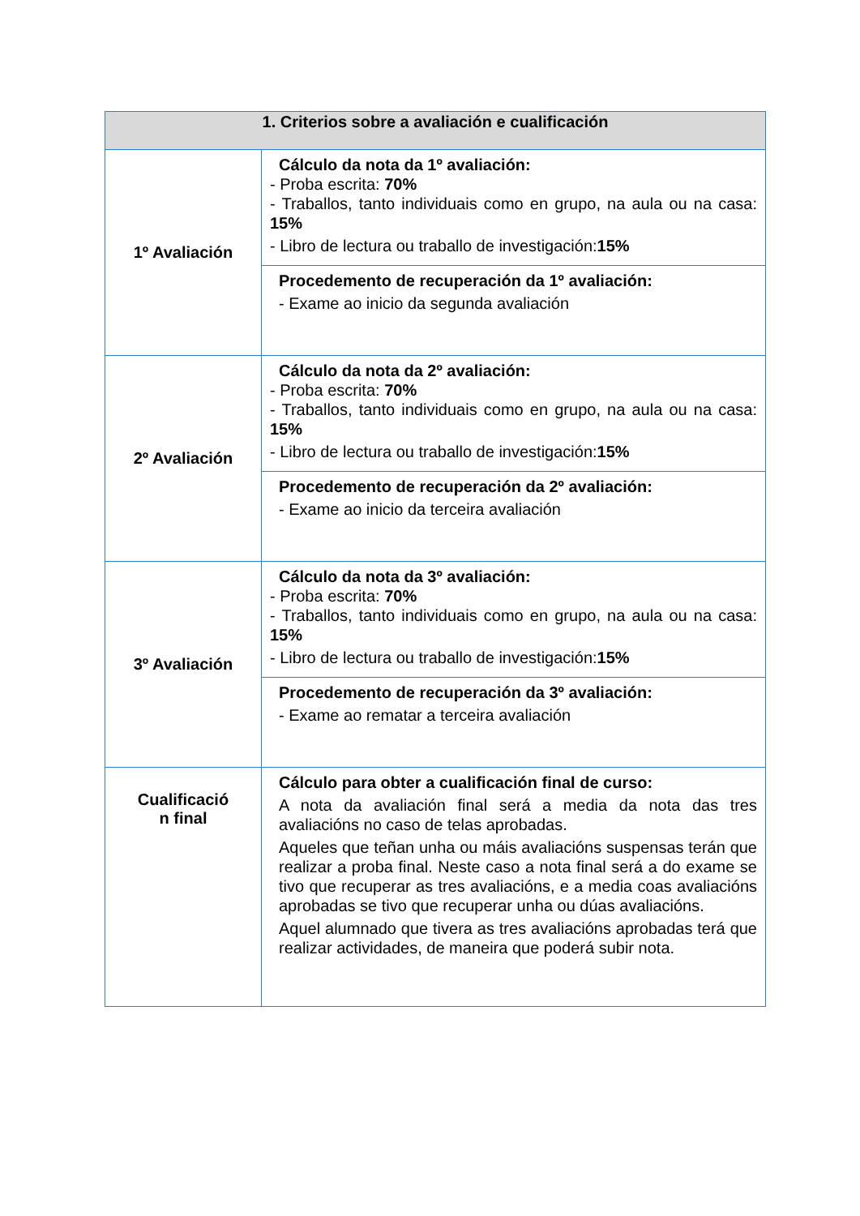| 1. Criterios sobre a avaliación e cualificación | |
| --- | --- |
| 1º Avaliación | Cálculo da nota da 1º avaliación: - Proba escrita: 70% - Traballos, tanto individuais como en grupo, na aula ou na casa: 15% - Libro de lectura ou traballo de investigación: 15% |
| | Procedemento de recuperación da 1º avaliación: - Exame ao inicio da segunda avaliación |
| 2º Avaliación | Cálculo da nota da 2º avaliación: - Proba escrita: 70% - Traballos, tanto individuais como en grupo, na aula ou na casa: 15% - Libro de lectura ou traballo de investigación: 15% |
| | Procedemento de recuperación da 2º avaliación: - Exame ao inicio da terceira avaliación |
| 3º Avaliación | Cálculo da nota da 3º avaliación: - Proba escrita: 70% - Traballos, tanto individuais como en grupo, na aula ou na casa: 15% - Libro de lectura ou traballo de investigación: 15% |
| | Procedemento de recuperación da 3º avaliación: - Exame ao rematar a terceira avaliación |
| Cualificació n final | Cálculo para obter a cualificación final de curso: A nota da avaliación final será a media da nota das tres avaliacións no caso de telas aprobadas. Aqueles que teñan unha ou máis avaliacións suspensas terán que realizar a proba final. Neste caso a nota final será a do exame se tivo que recuperar as tres avaliacións, e a media coas avaliacións aprobadas se tivo que recuperar unha ou dúas avaliacións. Aquel alumnado que tivera as tres avaliacións aprobadas terá que realizar actividades, de maneira que poderá subir nota. |